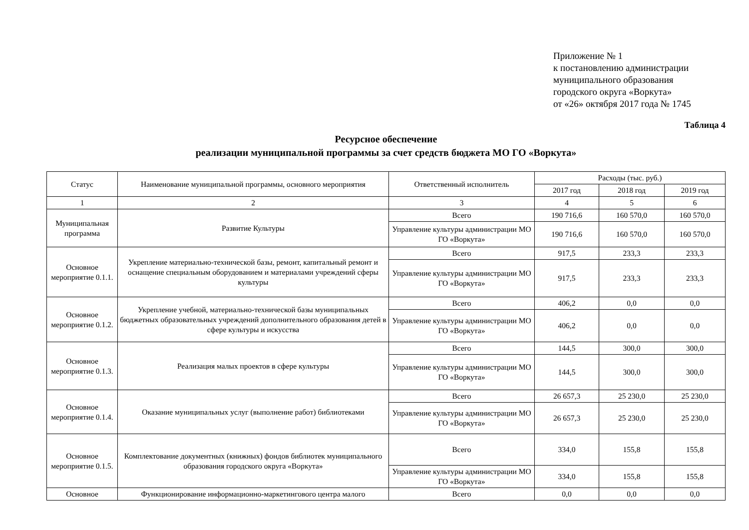Приложение № 1
к постановлению администрации
муниципального образования
городского округа «Воркута»
от «26» октября 2017 года № 1745
Таблица 4
Ресурсное обеспечение
реализации муниципальной программы за счет средств бюджета МО ГО «Воркута»
| Статус | Наименование муниципальной программы, основного мероприятия | Ответственный исполнитель | Расходы (тыс. руб.) | | |
| --- | --- | --- | --- | --- | --- |
| | | | 2017 год | 2018 год | 2019 год |
| 1 | 2 | 3 | 4 | 5 | 6 |
| Муниципальная программа | Развитие Культуры | Всего | 190 716,6 | 160 570,0 | 160 570,0 |
| | | Управление культуры администрации МО ГО «Воркута» | 190 716,6 | 160 570,0 | 160 570,0 |
| Основное мероприятие 0.1.1. | Укрепление материально-технической базы, ремонт, капитальный ремонт и оснащение специальным оборудованием и материалами учреждений сферы культуры | Всего | 917,5 | 233,3 | 233,3 |
| | | Управление культуры администрации МО ГО «Воркута» | 917,5 | 233,3 | 233,3 |
| Основное мероприятие 0.1.2. | Укрепление учебной, материально-технической базы муниципальных бюджетных образовательных учреждений дополнительного образования детей в сфере культуры и искусства | Всего | 406,2 | 0,0 | 0,0 |
| | | Управление культуры администрации МО ГО «Воркута» | 406,2 | 0,0 | 0,0 |
| Основное мероприятие 0.1.3. | Реализация малых проектов в сфере культуры | Всего | 144,5 | 300,0 | 300,0 |
| | | Управление культуры администрации МО ГО «Воркута» | 144,5 | 300,0 | 300,0 |
| Основное мероприятие 0.1.4. | Оказание муниципальных услуг (выполнение работ) библиотеками | Всего | 26 657,3 | 25 230,0 | 25 230,0 |
| | | Управление культуры администрации МО ГО «Воркута» | 26 657,3 | 25 230,0 | 25 230,0 |
| Основное мероприятие 0.1.5. | Комплектование документных (книжных) фондов библиотек муниципального образования городского округа «Воркута» | Всего | 334,0 | 155,8 | 155,8 |
| | | Управление культуры администрации МО ГО «Воркута» | 334,0 | 155,8 | 155,8 |
| Основное | Функционирование информационно-маркетингового центра малого | Всего | 0,0 | 0,0 | 0,0 |